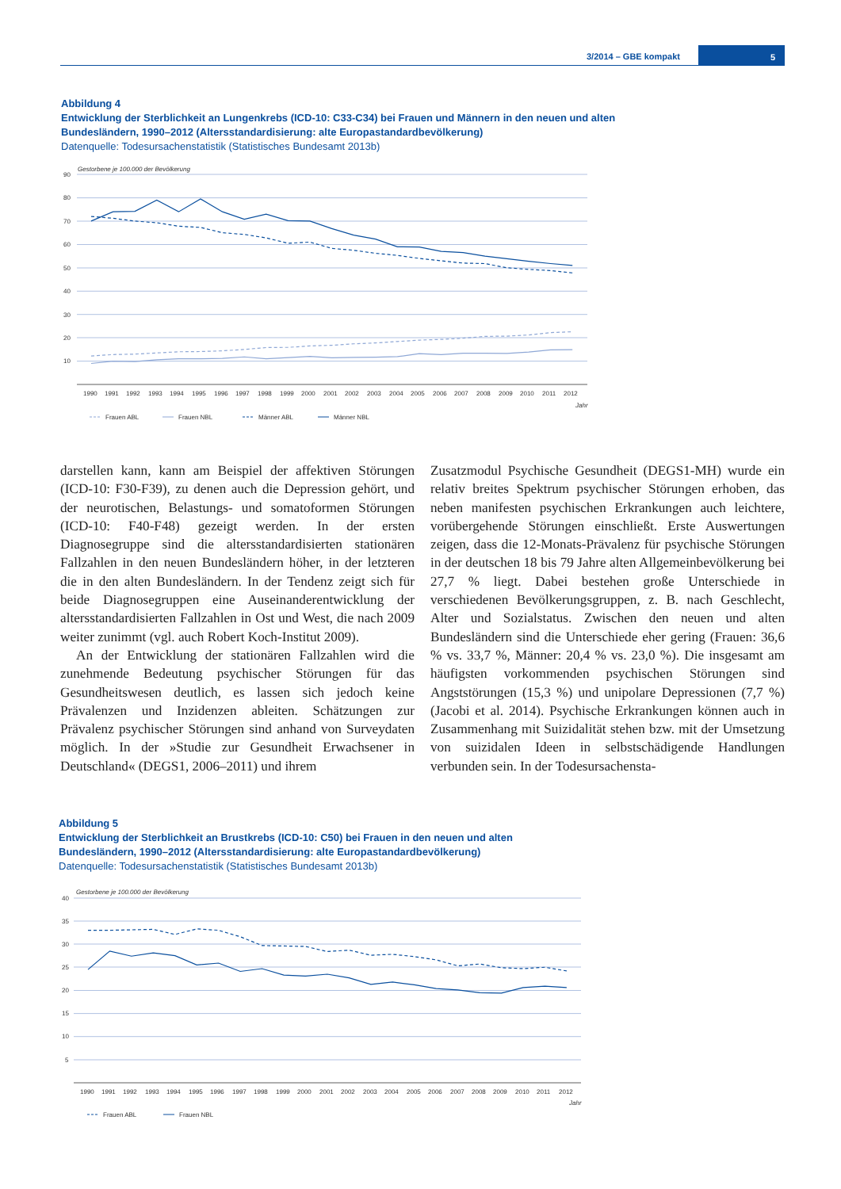3/2014 – GBE kompakt
5
Abbildung 4
Entwicklung der Sterblichkeit an Lungenkrebs (ICD-10: C33-C34) bei Frauen und Männern in den neuen und alten Bundesländern, 1990–2012 (Altersstandardisierung: alte Europastandardbevölkerung)
Datenquelle: Todesursachenstatistik (Statistisches Bundesamt 2013b)
Gestorbene je 100.000 der Bevölkerung
90
80
70
60
50
40
30
20
10
1990
1991
1992
1993
1994
1995
1996
1997
1998
1999
2000
2001
2002
2003
2004
2005
2006
2007
2008
2009
2010
2011
2012
Jahr
Frauen ABL
Frauen NBL
Männer ABL
Männer NBL
darstellen kann, kann am Beispiel der affektiven Störungen (ICD-10: F30-F39), zu denen auch die Depression gehört, und der neurotischen, Belastungs- und somatoformen Störungen (ICD-10: F40-F48) gezeigt werden. In der ersten Diagnosegruppe sind die altersstandardisierten stationären Fallzahlen in den neuen Bundesländern höher, in der letzteren die in den alten Bundesländern. In der Tendenz zeigt sich für beide Diagnosegruppen eine Auseinanderentwicklung der altersstandardisierten Fallzahlen in Ost und West, die nach 2009 weiter zunimmt (vgl. auch Robert Koch-Institut 2009).
An der Entwicklung der stationären Fallzahlen wird die zunehmende Bedeutung psychischer Störungen für das Gesundheitswesen deutlich, es lassen sich jedoch keine Prävalenzen und Inzidenzen ableiten. Schätzungen zur Prävalenz psychischer Störungen sind anhand von Surveydaten möglich. In der »Studie zur Gesundheit Erwachsener in Deutschland« (DEGS1, 2006–2011) und ihrem
Zusatzmodul Psychische Gesundheit (DEGS1-MH) wurde ein relativ breites Spektrum psychischer Störungen erhoben, das neben manifesten psychischen Erkrankungen auch leichtere, vorübergehende Störungen einschließt. Erste Auswertungen zeigen, dass die 12-Monats-Prävalenz für psychische Störungen in der deutschen 18 bis 79 Jahre alten Allgemeinbevölkerung bei 27,7 % liegt. Dabei bestehen große Unterschiede in verschiedenen Bevölkerungsgruppen, z. B. nach Geschlecht, Alter und Sozialstatus. Zwischen den neuen und alten Bundesländern sind die Unterschiede eher gering (Frauen: 36,6 % vs. 33,7 %, Männer: 20,4 % vs. 23,0 %). Die insgesamt am häufigsten vorkommenden psychischen Störungen sind Angststörungen (15,3 %) und unipolare Depressionen (7,7 %) (Jacobi et al. 2014). Psychische Erkrankungen können auch in Zusammenhang mit Suizidalität stehen bzw. mit der Umsetzung von suizidalen Ideen in selbstschädigende Handlungen verbunden sein. In der Todesursachensta-
Abbildung 5
Entwicklung der Sterblichkeit an Brustkrebs (ICD-10: C50) bei Frauen in den neuen und alten Bundesländern, 1990–2012 (Altersstandardisierung: alte Europastandardbevölkerung)
Datenquelle: Todesursachenstatistik (Statistisches Bundesamt 2013b)
Gestorbene je 100.000 der Bevölkerung
40
35
30
25
20
15
10
5
1990
1991
1992
1993
1994
1995
1996
1997
1998
1999
2000
2001
2002
2003
2004
2005
2006
2007
2008
2009
2010
2011
2012
Jahr
Frauen ABL
Frauen NBL